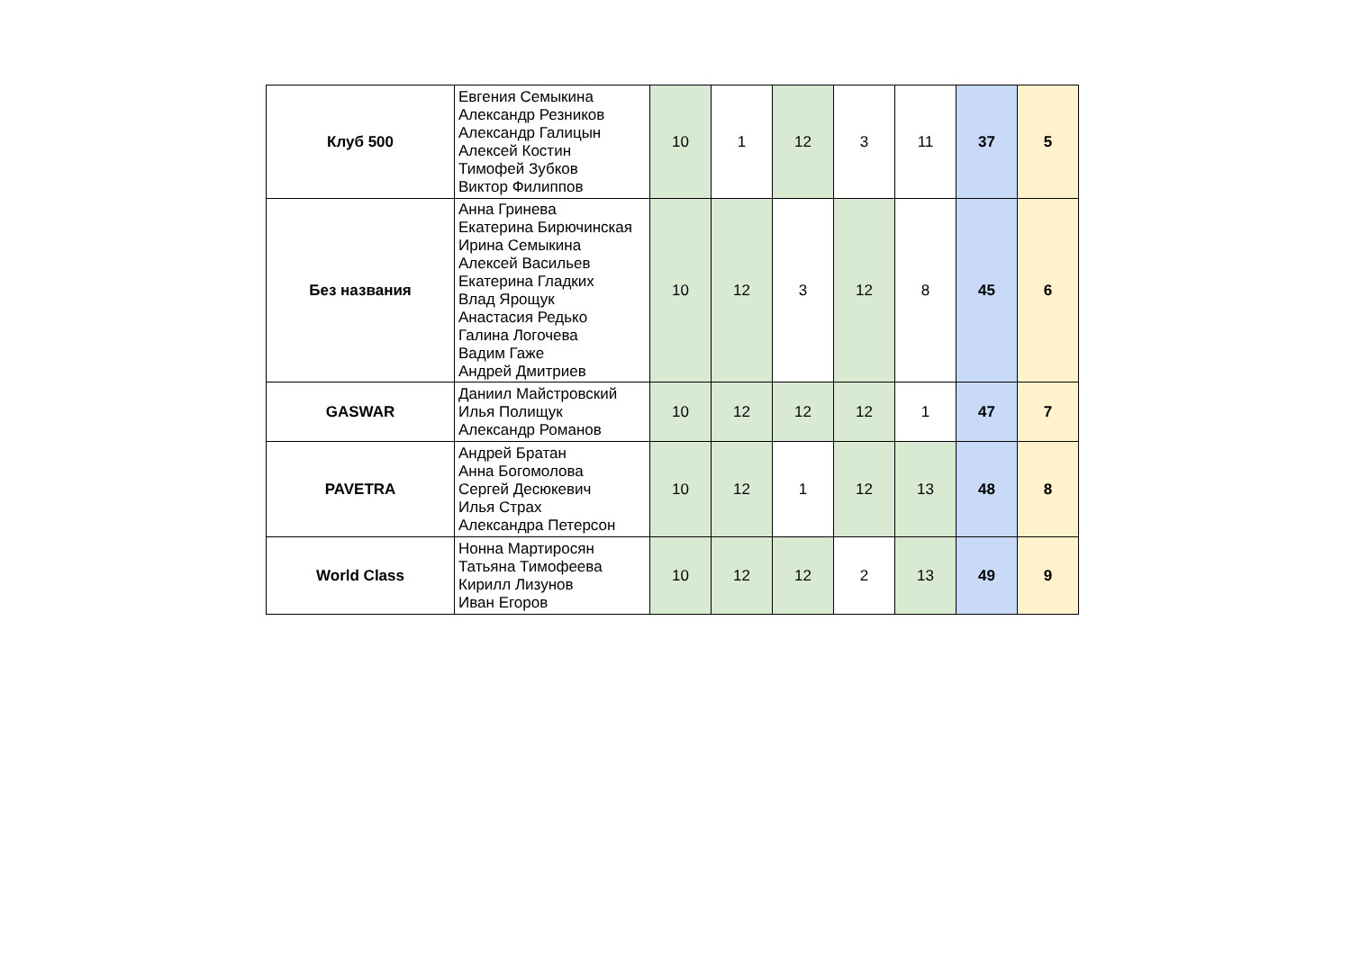| Клуб 500 | Евгения Семыкина Александр Резников Александр Галицын Алексей Костин Тимофей Зубков Виктор Филиппов | 10 | 1 | 12 | 3 | 11 | 37 | 5 |
| Без названия | Анна Гринева Екатерина Бирючинская Ирина Семыкина Алексей Васильев Екатерина Гладких Влад Ярощук Анастасия Редько Галина Логочева Вадим Гаже Андрей Дмитриев | 10 | 12 | 3 | 12 | 8 | 45 | 6 |
| GASWAR | Даниил Майстровский Илья Полищук Александр Романов | 10 | 12 | 12 | 12 | 1 | 47 | 7 |
| PAVETRA | Андрей Братан Анна Богомолова Сергей Десюкевич Илья Страх Александра Петерсон | 10 | 12 | 1 | 12 | 13 | 48 | 8 |
| World Class | Нонна Мартиросян Татьяна Тимофеева Кирилл Лизунов Иван Егоров | 10 | 12 | 12 | 2 | 13 | 49 | 9 |